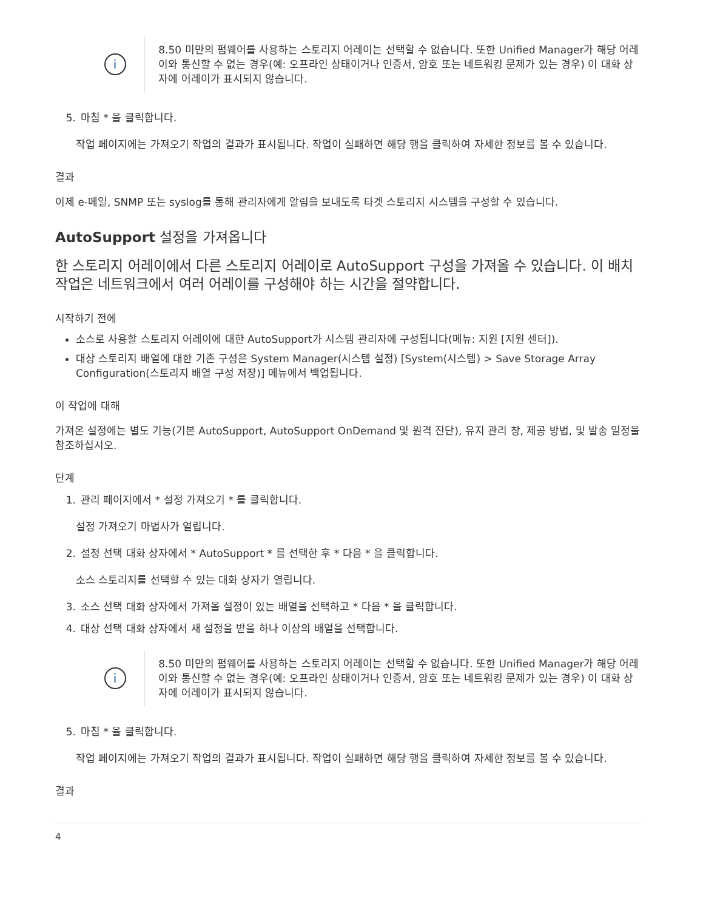i
8.50 미만의 펌웨어를 사용하는 스토리지 어레이는 선택할 수 없습니다. 또한 Unified Manager가 해당 어레이와 통신할 수 없는 경우(예: 오프라인 상태이거나 인증서, 암호 또는 네트워킹 문제가 있는 경우) 이 대화 상자에 어레이가 표시되지 않습니다.
5. 마침 * 을 클릭합니다.
작업 페이지에는 가져오기 작업의 결과가 표시됩니다. 작업이 실패하면 해당 행을 클릭하여 자세한 정보를 볼 수 있습니다.
결과
이제 e-메일, SNMP 또는 syslog를 통해 관리자에게 알림을 보내도록 타겟 스토리지 시스템을 구성할 수 있습니다.
AutoSupport 설정을 가져옵니다
한 스토리지 어레이에서 다른 스토리지 어레이로 AutoSupport 구성을 가져올 수 있습니다. 이 배치 작업은 네트워크에서 여러 어레이를 구성해야 하는 시간을 절약합니다.
시작하기 전에
소스로 사용할 스토리지 어레이에 대한 AutoSupport가 시스템 관리자에 구성됩니다(메뉴: 지원 [지원 센터]).
대상 스토리지 배열에 대한 기존 구성은 System Manager(시스템 설정) [System(시스템) > Save Storage Array Configuration(스토리지 배열 구성 저장)] 메뉴에서 백업됩니다.
이 작업에 대해
가져온 설정에는 별도 기능(기본 AutoSupport, AutoSupport OnDemand 및 원격 진단), 유지 관리 창, 제공 방법, 및 발송 일정을 참조하십시오.
단계
1. 관리 페이지에서 * 설정 가져오기 * 를 클릭합니다.
설정 가져오기 마법사가 열립니다.
2. 설정 선택 대화 상자에서 * AutoSupport * 를 선택한 후 * 다음 * 을 클릭합니다.
소스 스토리지를 선택할 수 있는 대화 상자가 열립니다.
3. 소스 선택 대화 상자에서 가져올 설정이 있는 배열을 선택하고 * 다음 * 을 클릭합니다.
4. 대상 선택 대화 상자에서 새 설정을 받을 하나 이상의 배열을 선택합니다.
i
8.50 미만의 펌웨어를 사용하는 스토리지 어레이는 선택할 수 없습니다. 또한 Unified Manager가 해당 어레이와 통신할 수 없는 경우(예: 오프라인 상태이거나 인증서, 암호 또는 네트워킹 문제가 있는 경우) 이 대화 상자에 어레이가 표시되지 않습니다.
5. 마침 * 을 클릭합니다.
작업 페이지에는 가져오기 작업의 결과가 표시됩니다. 작업이 실패하면 해당 행을 클릭하여 자세한 정보를 볼 수 있습니다.
결과
4